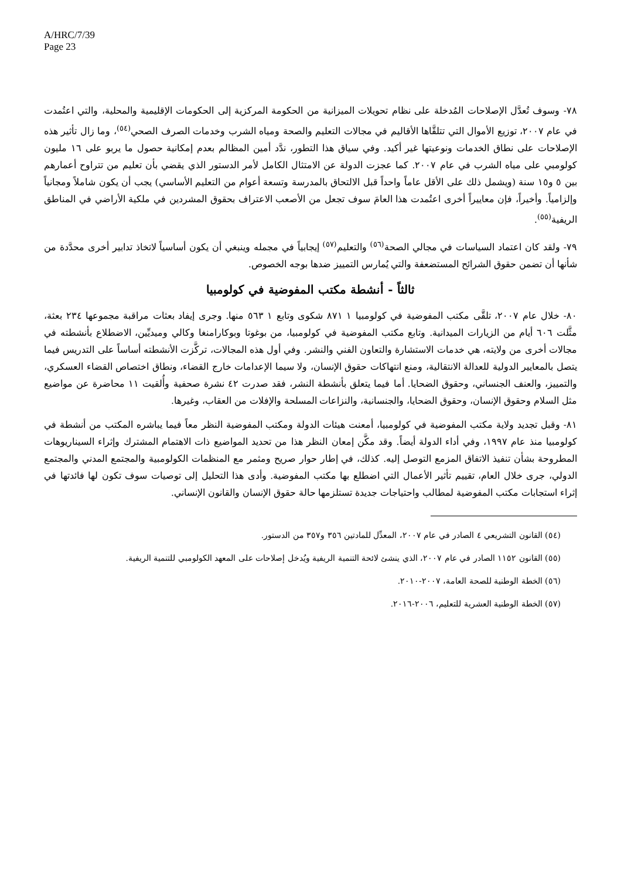A/HRC/7/39
Page 23
٧٨- وسوف تُعدَّل الإصلاحات المُدخلة على نظام تحويلات الميزانية من الحكومة المركزية إلى الحكومات الإقليمية والمحلية، والتي اعتُمدت في عام ٢٠٠٧، توزيع الأموال التي تتلقَّاها الأقاليم في مجالات التعليم والصحة ومياه الشرب وخدمات الصرف الصحي<sup>(٥٤)</sup>، وما زال تأثير هذه الإصلاحات على نطاق الخدمات ونوعيتها غير أكيد. وفي سياق هذا التطور، ندَّد أمين المظالم بعدم إمكانية حصول ما يربو على ١٦ مليون كولومبي على مياه الشرب في عام ٢٠٠٧. كما عجزت الدولة عن الامتثال الكامل لأمر الدستور الذي يقضي بأن تعليم من تتراوح أعمارهم بين ٥ و١٥ سنة (ويشمل ذلك على الأقل عاماً واحداً قبل الالتحاق بالمدرسة وتسعة أعوام من التعليم الأساسي) يجب أن يكون شاملاً ومجانياً وإلزامياً. وأخيراً، فإن معاييراً أخرى اعتُمدت هذا العامَ سوف تجعل من الأصعب الاعتراف بحقوق المشردين في ملكية الأراضي في المناطق الريفية<sup>(٥٥)</sup>.
٧٩- ولقد كان اعتماد السياسات في مجالي الصحة<sup>(٥٦)</sup> والتعليم<sup>(٥٧)</sup> إيجابياً في مجمله وينبغي أن يكون أساسياً لاتخاذ تدابير أخرى محدَّدة من شأنها أن تضمن حقوق الشرائح المستضعفة والتي يُمارس التمييز ضدها بوجه الخصوص.
ثالثاً - أنشطة مكتب المفوضية في كولومبيا
٨٠- خلال عام ٢٠٠٧، تلقَّى مكتب المفوضية في كولومبيا ١ ٨٧١ شكوى وتابع ١ ٥٦٣ منها. وجرى إيفاد بعثات مراقبة مجموعها ٢٣٤ بعثة، مثَّلت ٦٠٦ أيام من الزيارات الميدانية. وتابع مكتب المفوضية في كولومبيا، من بوغوتا وبوكارامنغا وكالي وميديِّين، الاضطلاع بأنشطته في مجالات أخرى من ولايته، هي خدمات الاستشارة والتعاون الفني والنشر. وفي أول هذه المجالات، تركَّزت الأنشطته أساساً على التدريس فيما يتصل بالمعايير الدولية للعدالة الانتقالية، ومنع انتهاكات حقوق الإنسان، ولا سيما الإعدامات خارج القضاء، ونطاق اختصاص القضاء العسكري، والتمييز، والعنف الجنساني، وحقوق الضحايا. أما فيما يتعلق بأنشطة النشر، فقد صدرت ٤٢ نشرة صحفية وأُلقيت ١١ محاضرة عن مواضيع مثل السلام وحقوق الإنسان، وحقوق الضحايا، والجنسانية، والنزاعات المسلحة والإفلات من العقاب، وغيرها.
٨١- وقبل تجديد ولاية مكتب المفوضية في كولومبيا، أمعنت هيئات الدولة ومكتب المفوضية النظر معاً فيما يباشره المكتب من أنشطة في كولومبيا منذ عام ١٩٩٧، وفي أداء الدولة أيضاً. وقد مكَّن إمعان النظر هذا من تحديد المواضيع ذات الاهتمام المشترك وإثراء السيناريوهات المطروحة بشأن تنفيذ الاتفاق المزمع التوصل إليه. كذلك، في إطار حوار صريح ومثمر مع المنظمات الكولومبية والمجتمع المدني والمجتمع الدولي، جرى خلال العام، تقييم تأثير الأعمال التي اضطلع بها مكتب المفوضية. وأدى هذا التحليل إلى توصيات سوف تكون لها فائدتها في إثراء استجابات مكتب المفوضية لمطالب واحتياجات جديدة تستلزمها حالة حقوق الإنسان والقانون الإنساني.
(٥٤) القانون التشريعي ٤ الصادر في عام ٢٠٠٧، المعدِّل للمادتين ٣٥٦ و٣٥٧ من الدستور.
(٥٥) القانون ١١٥٢ الصادر في عام ٢٠٠٧، الذي ينشئ لائحة التنمية الريفية ويُدخل إصلاحات على المعهد الكولومبي للتنمية الريفية.
(٥٦) الخطة الوطنية للصحة العامة، ٢٠٠٧-٢٠١٠.
(٥٧) الخطة الوطنية العشرية للتعليم، ٢٠٠٦-٢٠١٦.